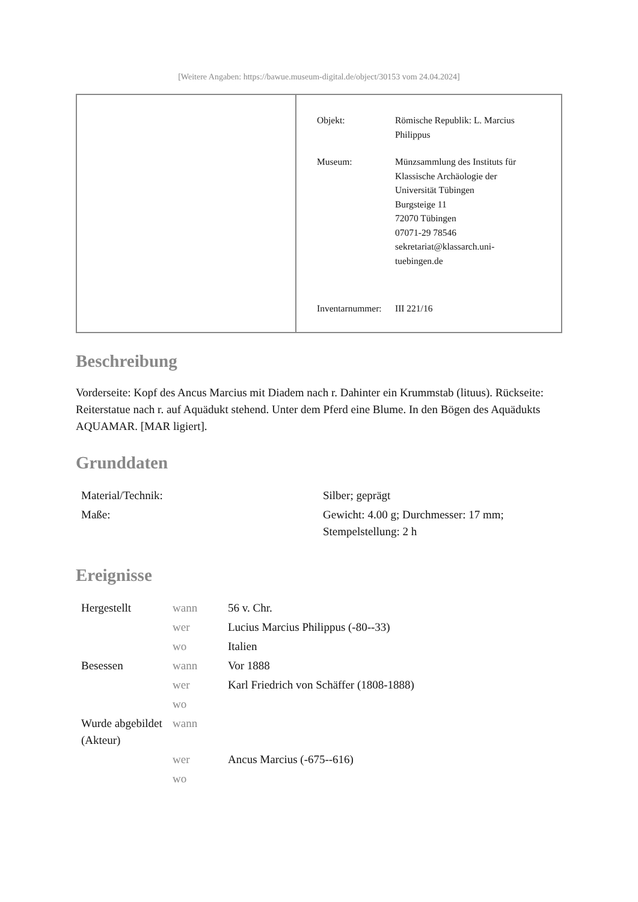[Weitere Angaben: https://bawue.museum-digital.de/object/30153 vom 24.04.2024]
| Objekt: | Römische Republik: L. Marcius Philippus |
| Museum: | Münzsammlung des Instituts für Klassische Archäologie der Universität Tübingen Burgsteige 11 72070 Tübingen 07071-29 78546 sekretariat@klassarch.uni- tuebingen.de |
| Inventarnummer: | III 221/16 |
Beschreibung
Vorderseite: Kopf des Ancus Marcius mit Diadem nach r. Dahinter ein Krummstab (lituus). Rückseite: Reiterstatue nach r. auf Aquädukt stehend. Unter dem Pferd eine Blume. In den Bögen des Aquädukts AQUAMAR. [MAR ligiert].
Grunddaten
| Material/Technik: | Silber; geprägt |
| Maße: | Gewicht: 4.00 g; Durchmesser: 17 mm; Stempelstellung: 2 h |
Ereignisse
| Hergestellt | wann | 56 v. Chr. |
| | wer | Lucius Marcius Philippus (-80--33) |
| | wo | Italien |
| Besessen | wann | Vor 1888 |
| | wer | Karl Friedrich von Schäffer (1808-1888) |
| | wo | |
| Wurde abgebildet (Akteur) | wann | |
| | wer | Ancus Marcius (-675--616) |
| | wo | |